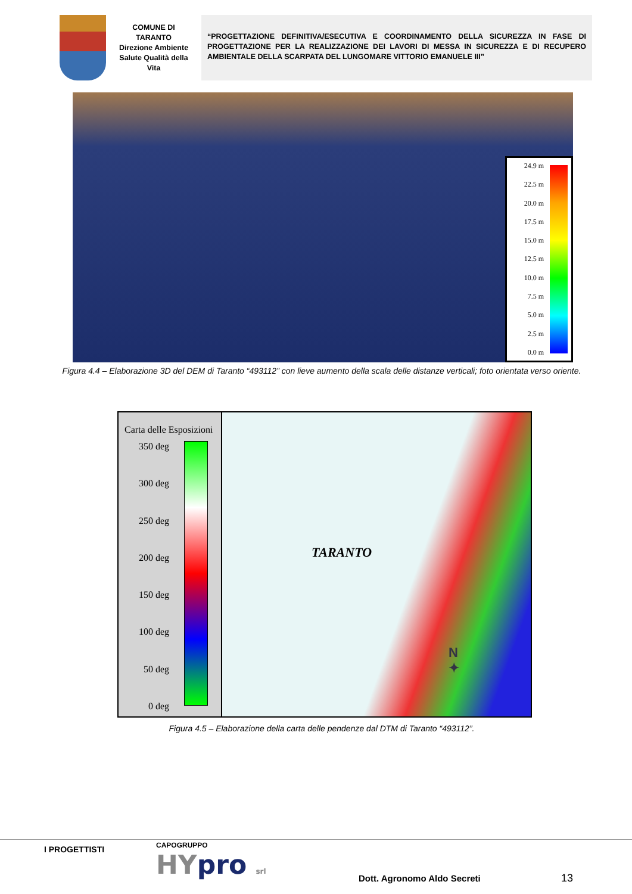COMUNE DI
TARANTO
Direzione Ambiente
Salute Qualità della
Vita
“PROGETTAZIONE DEFINITIVA/ESECUTIVA E COORDINAMENTO DELLA SICUREZZA IN FASE DI PROGETTAZIONE PER LA REALIZZAZIONE DEI LAVORI DI MESSA IN SICUREZZA E DI RECUPERO AMBIENTALE DELLA SCARPATA DEL LUNGOMARE VITTORIO EMANUELE III”
24.9 m
22.5 m
20.0 m
17.5 m
15.0 m
12.5 m
10.0 m
7.5 m
5.0 m
2.5 m
0.0 m
Figura 4.4 – Elaborazione 3D del DEM di Taranto “493112” con lieve aumento della scala delle distanze verticali; foto orientata verso oriente.
Carta delle Esposizioni
350 deg
300 deg
250 deg
200 deg
150 deg
100 deg
50 deg
0 deg
TARANTO
N
✦
Figura 4.5 – Elaborazione della carta delle pendenze dal DTM di Taranto “493112”.
I PROGETTISTI
CAPOGRUPPO
HYpro srl
Dott. Agronomo Aldo Secreti
13